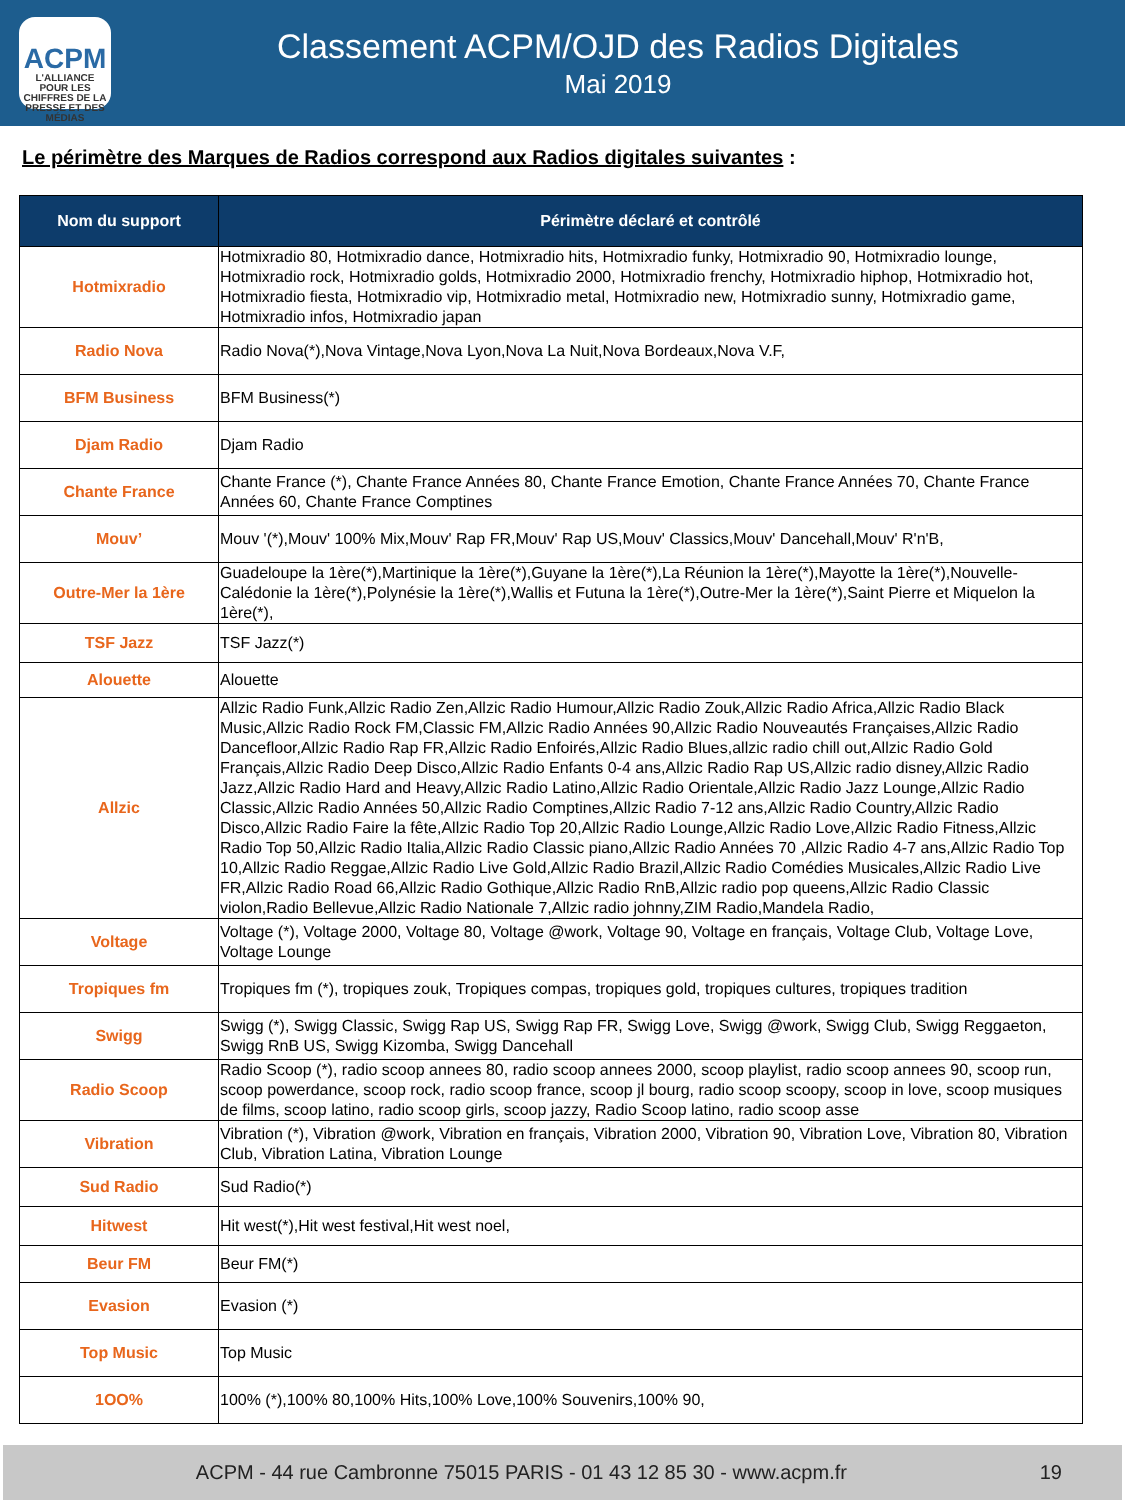ACPM
L'ALLIANCE
POUR LES CHIFFRES DE LA PRESSE ET DES MÉDIAS
Classement ACPM/OJD des Radios Digitales
Mai 2019
Le périmètre des Marques de Radios correspond aux Radios digitales suivantes :
| Nom du support | Périmètre déclaré et contrôlé |
| --- | --- |
| Hotmixradio | Hotmixradio 80, Hotmixradio dance, Hotmixradio hits, Hotmixradio funky, Hotmixradio 90, Hotmixradio lounge, Hotmixradio rock, Hotmixradio golds, Hotmixradio 2000, Hotmixradio frenchy, Hotmixradio hiphop, Hotmixradio hot, Hotmixradio fiesta, Hotmixradio vip, Hotmixradio metal, Hotmixradio new, Hotmixradio sunny, Hotmixradio game, Hotmixradio infos, Hotmixradio japan |
| Radio Nova | Radio Nova(*),Nova Vintage,Nova Lyon,Nova La Nuit,Nova Bordeaux,Nova V.F, |
| BFM Business | BFM Business(*) |
| Djam Radio | Djam Radio |
| Chante France | Chante France (*), Chante France Années 80, Chante France Emotion, Chante France Années 70, Chante France Années 60, Chante France Comptines |
| Mouv’ | Mouv '(*),Mouv' 100% Mix,Mouv' Rap FR,Mouv' Rap US,Mouv' Classics,Mouv' Dancehall,Mouv' R'n'B, |
| Outre-Mer la 1ère | Guadeloupe la 1ère(*),Martinique la 1ère(*),Guyane la 1ère(*),La Réunion la 1ère(*),Mayotte la 1ère(*),Nouvelle-Calédonie la 1ère(*),Polynésie la 1ère(*),Wallis et Futuna la 1ère(*),Outre-Mer la 1ère(*),Saint Pierre et Miquelon la 1ère(*), |
| TSF Jazz | TSF Jazz(*) |
| Alouette | Alouette |
| Allzic | Allzic Radio Funk,Allzic Radio Zen,Allzic Radio Humour,Allzic Radio Zouk,Allzic Radio Africa,Allzic Radio Black Music,Allzic Radio Rock FM,Classic FM,Allzic Radio Années 90,Allzic Radio Nouveautés Françaises,Allzic Radio Dancefloor,Allzic Radio Rap FR,Allzic Radio Enfoirés,Allzic Radio Blues,allzic radio chill out,Allzic Radio Gold Français,Allzic Radio Deep Disco,Allzic Radio Enfants 0-4 ans,Allzic Radio Rap US,Allzic radio disney,Allzic Radio Jazz,Allzic Radio Hard and Heavy,Allzic Radio Latino,Allzic Radio Orientale,Allzic Radio Jazz Lounge,Allzic Radio Classic,Allzic Radio Années 50,Allzic Radio Comptines,Allzic Radio 7-12 ans,Allzic Radio Country,Allzic Radio Disco,Allzic Radio Faire la fête,Allzic Radio Top 20,Allzic Radio Lounge,Allzic Radio Love,Allzic Radio Fitness,Allzic Radio Top 50,Allzic Radio Italia,Allzic Radio Classic piano,Allzic Radio Années 70 ,Allzic Radio 4-7 ans,Allzic Radio Top 10,Allzic Radio Reggae,Allzic Radio Live Gold,Allzic Radio Brazil,Allzic Radio Comédies Musicales,Allzic Radio Live FR,Allzic Radio Road 66,Allzic Radio Gothique,Allzic Radio RnB,Allzic radio pop queens,Allzic Radio Classic violon,Radio Bellevue,Allzic Radio Nationale 7,Allzic radio johnny,ZIM Radio,Mandela Radio, |
| Voltage | Voltage (*), Voltage 2000, Voltage 80, Voltage @work, Voltage 90, Voltage en français, Voltage Club, Voltage Love, Voltage Lounge |
| Tropiques fm | Tropiques fm (*), tropiques zouk, Tropiques compas, tropiques gold, tropiques cultures, tropiques tradition |
| Swigg | Swigg (*), Swigg Classic, Swigg Rap US, Swigg Rap FR, Swigg Love, Swigg @work, Swigg Club, Swigg Reggaeton, Swigg RnB US, Swigg Kizomba, Swigg Dancehall |
| Radio Scoop | Radio Scoop (*), radio scoop annees 80, radio scoop annees 2000, scoop playlist, radio scoop annees 90, scoop run, scoop powerdance, scoop rock, radio scoop france, scoop jl bourg, radio scoop scoopy, scoop in love, scoop musiques de films, scoop latino, radio scoop girls, scoop jazzy, Radio Scoop latino, radio scoop asse |
| Vibration | Vibration (*), Vibration @work, Vibration en français, Vibration 2000, Vibration 90, Vibration Love, Vibration 80, Vibration Club, Vibration Latina, Vibration Lounge |
| Sud Radio | Sud Radio(*) |
| Hitwest | Hit west(*),Hit west festival,Hit west noel, |
| Beur FM | Beur FM(*) |
| Evasion | Evasion (*) |
| Top Music | Top Music |
| 1OO% | 100% (*),100% 80,100% Hits,100% Love,100% Souvenirs,100% 90, |
ACPM - 44 rue Cambronne 75015 PARIS - 01 43 12 85 30 - www.acpm.fr 19